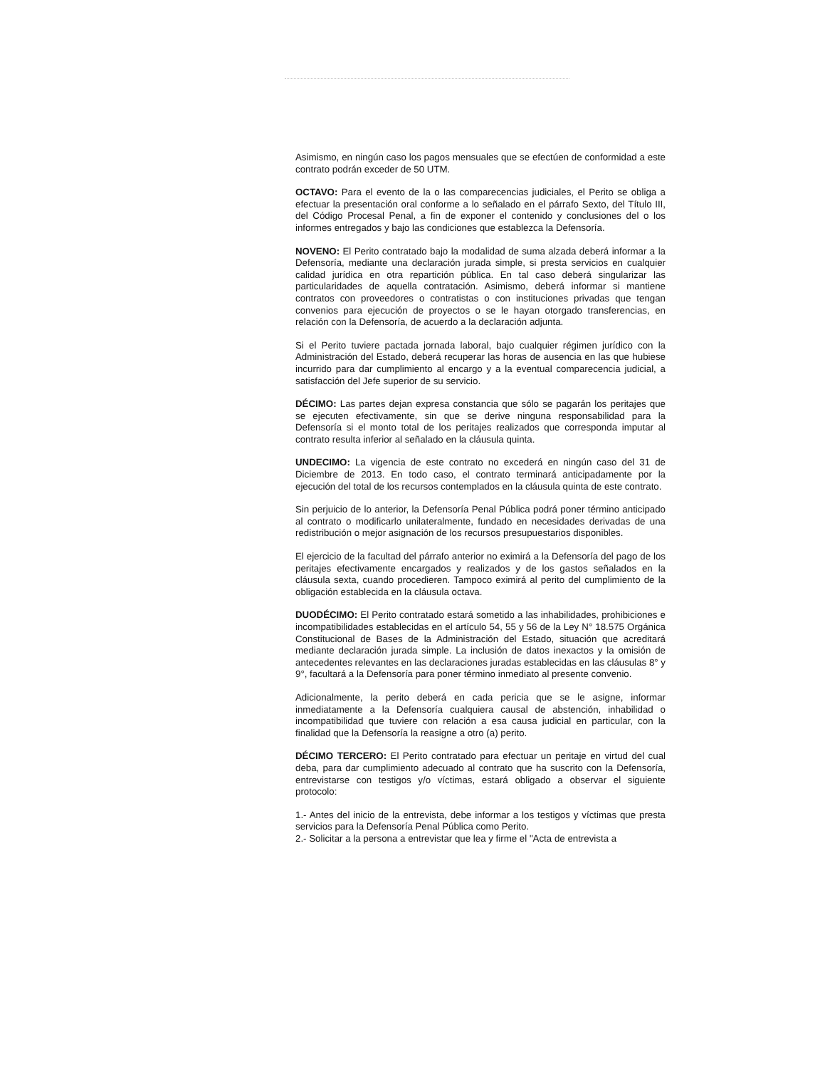Asimismo, en ningún caso los pagos mensuales que se efectúen de conformidad a este contrato podrán exceder de 50 UTM.
OCTAVO: Para el evento de la o las comparecencias judiciales, el Perito se obliga a efectuar la presentación oral conforme a lo señalado en el párrafo Sexto, del Título III, del Código Procesal Penal, a fin de exponer el contenido y conclusiones del o los informes entregados y bajo las condiciones que establezca la Defensoría.
NOVENO: El Perito contratado bajo la modalidad de suma alzada deberá informar a la Defensoría, mediante una declaración jurada simple, si presta servicios en cualquier calidad jurídica en otra repartición pública. En tal caso deberá singularizar las particularidades de aquella contratación. Asimismo, deberá informar si mantiene contratos con proveedores o contratistas o con instituciones privadas que tengan convenios para ejecución de proyectos o se le hayan otorgado transferencias, en relación con la Defensoría, de acuerdo a la declaración adjunta.
Si el Perito tuviere pactada jornada laboral, bajo cualquier régimen jurídico con la Administración del Estado, deberá recuperar las horas de ausencia en las que hubiese incurrido para dar cumplimiento al encargo y a la eventual comparecencia judicial, a satisfacción del Jefe superior de su servicio.
DÉCIMO: Las partes dejan expresa constancia que sólo se pagarán los peritajes que se ejecuten efectivamente, sin que se derive ninguna responsabilidad para la Defensoría si el monto total de los peritajes realizados que corresponda imputar al contrato resulta inferior al señalado en la cláusula quinta.
UNDECIMO: La vigencia de este contrato no excederá en ningún caso del 31 de Diciembre de 2013. En todo caso, el contrato terminará anticipadamente por la ejecución del total de los recursos contemplados en la cláusula quinta de este contrato.
Sin perjuicio de lo anterior, la Defensoría Penal Pública podrá poner término anticipado al contrato o modificarlo unilateralmente, fundado en necesidades derivadas de una redistribución o mejor asignación de los recursos presupuestarios disponibles.
El ejercicio de la facultad del párrafo anterior no eximirá a la Defensoría del pago de los peritajes efectivamente encargados y realizados y de los gastos señalados en la cláusula sexta, cuando procedieren. Tampoco eximirá al perito del cumplimiento de la obligación establecida en la cláusula octava.
DUODÉCIMO: El Perito contratado estará sometido a las inhabilidades, prohibiciones e incompatibilidades establecidas en el artículo 54, 55 y 56 de la Ley N° 18.575 Orgánica Constitucional de Bases de la Administración del Estado, situación que acreditará mediante declaración jurada simple. La inclusión de datos inexactos y la omisión de antecedentes relevantes en las declaraciones juradas establecidas en las cláusulas 8° y 9°, facultará a la Defensoría para poner término inmediato al presente convenio.
Adicionalmente, la perito deberá en cada pericia que se le asigne, informar inmediatamente a la Defensoría cualquiera causal de abstención, inhabilidad o incompatibilidad que tuviere con relación a esa causa judicial en particular, con la finalidad que la Defensoría la reasigne a otro (a) perito.
DÉCIMO TERCERO: El Perito contratado para efectuar un peritaje en virtud del cual deba, para dar cumplimiento adecuado al contrato que ha suscrito con la Defensoría, entrevistarse con testigos y/o víctimas, estará obligado a observar el siguiente protocolo:
1.- Antes del inicio de la entrevista, debe informar a los testigos y víctimas que presta servicios para la Defensoría Penal Pública como Perito.
2.- Solicitar a la persona a entrevistar que lea y firme el "Acta de entrevista a